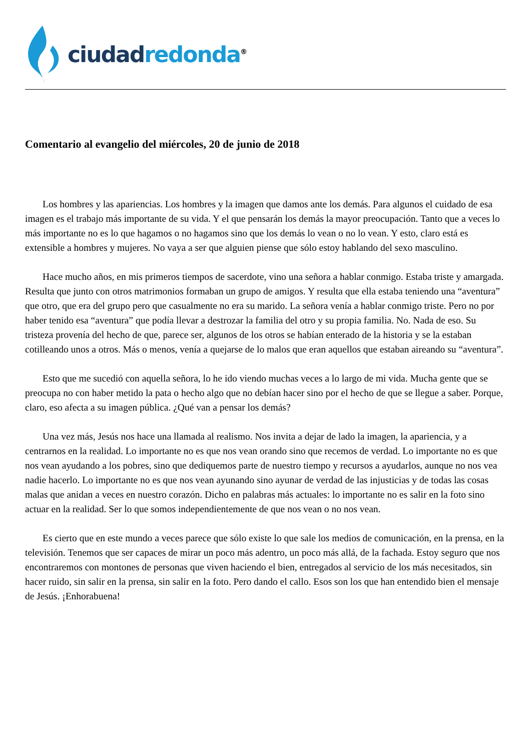ciudad redonda<sup>®</sup>
Comentario al evangelio del miércoles, 20 de junio de 2018
Los hombres y las apariencias. Los hombres y la imagen que damos ante los demás. Para algunos el cuidado de esa imagen es el trabajo más importante de su vida. Y el que pensarán los demás la mayor preocupación. Tanto que a veces lo más importante no es lo que hagamos o no hagamos sino que los demás lo vean o no lo vean. Y esto, claro está es extensible a hombres y mujeres. No vaya a ser que alguien piense que sólo estoy hablando del sexo masculino.
Hace mucho años, en mis primeros tiempos de sacerdote, vino una señora a hablar conmigo. Estaba triste y amargada. Resulta que junto con otros matrimonios formaban un grupo de amigos. Y resulta que ella estaba teniendo una “aventura” que otro, que era del grupo pero que casualmente no era su marido. La señora venía a hablar conmigo triste. Pero no por haber tenido esa “aventura” que podía llevar a destrozar la familia del otro y su propia familia. No. Nada de eso. Su tristeza provenía del hecho de que, parece ser, algunos de los otros se habían enterado de la historia y se la estaban cotilleando unos a otros. Más o menos, venía a quejarse de lo malos que eran aquellos que estaban aireando su “aventura”.
Esto que me sucedió con aquella señora, lo he ido viendo muchas veces a lo largo de mi vida. Mucha gente que se preocupa no con haber metido la pata o hecho algo que no debían hacer sino por el hecho de que se llegue a saber. Porque, claro, eso afecta a su imagen pública. ¿Qué van a pensar los demás?
Una vez más, Jesús nos hace una llamada al realismo. Nos invita a dejar de lado la imagen, la apariencia, y a centrarnos en la realidad. Lo importante no es que nos vean orando sino que recemos de verdad. Lo importante no es que nos vean ayudando a los pobres, sino que dediquemos parte de nuestro tiempo y recursos a ayudarlos, aunque no nos vea nadie hacerlo. Lo importante no es que nos vean ayunando sino ayunar de verdad de las injusticias y de todas las cosas malas que anidan a veces en nuestro corazón. Dicho en palabras más actuales: lo importante no es salir en la foto sino actuar en la realidad. Ser lo que somos independientemente de que nos vean o no nos vean.
Es cierto que en este mundo a veces parece que sólo existe lo que sale los medios de comunicación, en la prensa, en la televisión. Tenemos que ser capaces de mirar un poco más adentro, un poco más allá, de la fachada. Estoy seguro que nos encontraremos con montones de personas que viven haciendo el bien, entregados al servicio de los más necesitados, sin hacer ruido, sin salir en la prensa, sin salir en la foto. Pero dando el callo. Esos son los que han entendido bien el mensaje de Jesús. ¡Enhorabuena!